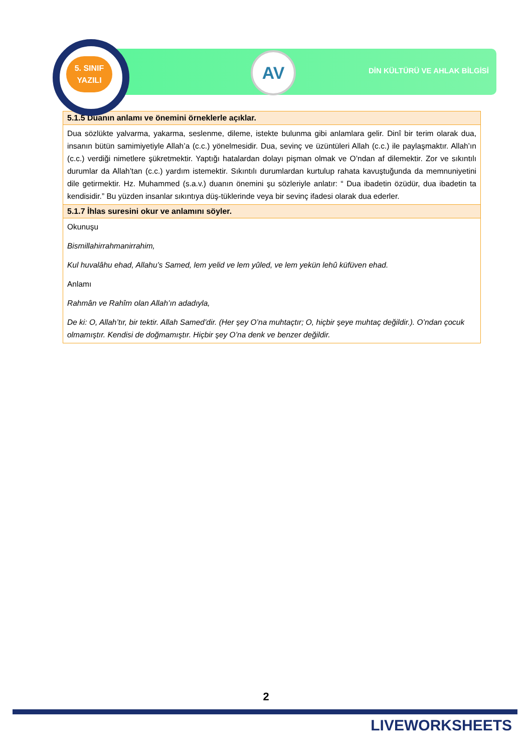5. SINIF
YAZILI
AV
DİN KÜLTÜRÜ VE AHLAK BİLGİSİ
| 5.1.5 Duanın anlamı ve önemini örneklerle açıklar. |
| --- |
| Dua sözlükte yalvarma, yakarma, seslenme, dileme, istekte bulunma gibi anlamlara gelir. Dinî bir terim olarak dua, insanın bütün samimiyetiyle Allah’a (c.c.) yönelmesidir. Dua, sevinç ve üzüntüleri Allah (c.c.) ile paylaşmaktır. Allah’ın (c.c.) verdiği nimetlere şükretmektir. Yaptığı hatalardan dolayı pişman olmak ve O’ndan af dilemektir. Zor ve sıkıntılı durumlar da Allah’tan (c.c.) yardım istemektir. Sıkıntılı durumlardan kurtulup rahata kavuştuğunda da memnuniyetini dile getirmektir. Hz. Muhammed (s.a.v.) duanın önemini şu sözleriyle anlatır: “ Dua ibadetin özüdür, dua ibadetin ta kendisidir.” Bu yüzden insanlar sıkıntıya düş-tüklerinde veya bir sevinç ifadesi olarak dua ederler. |
| 5.1.7 İhlas suresini okur ve anlamını söyler. |
| Okunuşu Bismillahirrahmanirrahim, Kul huvalâhu ehad, Allahu’s Samed, lem yelid ve lem yûled, ve lem yekün lehû küfüven ehad. Anlamı Rahmân ve Rahîm olan Allah’ın adadıyla, De ki: O, Allah’tır, bir tektir. Allah Samed’dir. (Her şey O’na muhtaçtır; O, hiçbir şeye muhtaç değildir.). O’ndan çocuk olmamıştır. Kendisi de doğmamıştır. Hiçbir şey O’na denk ve benzer değildir. |
2
LIVEWORKSHEETS